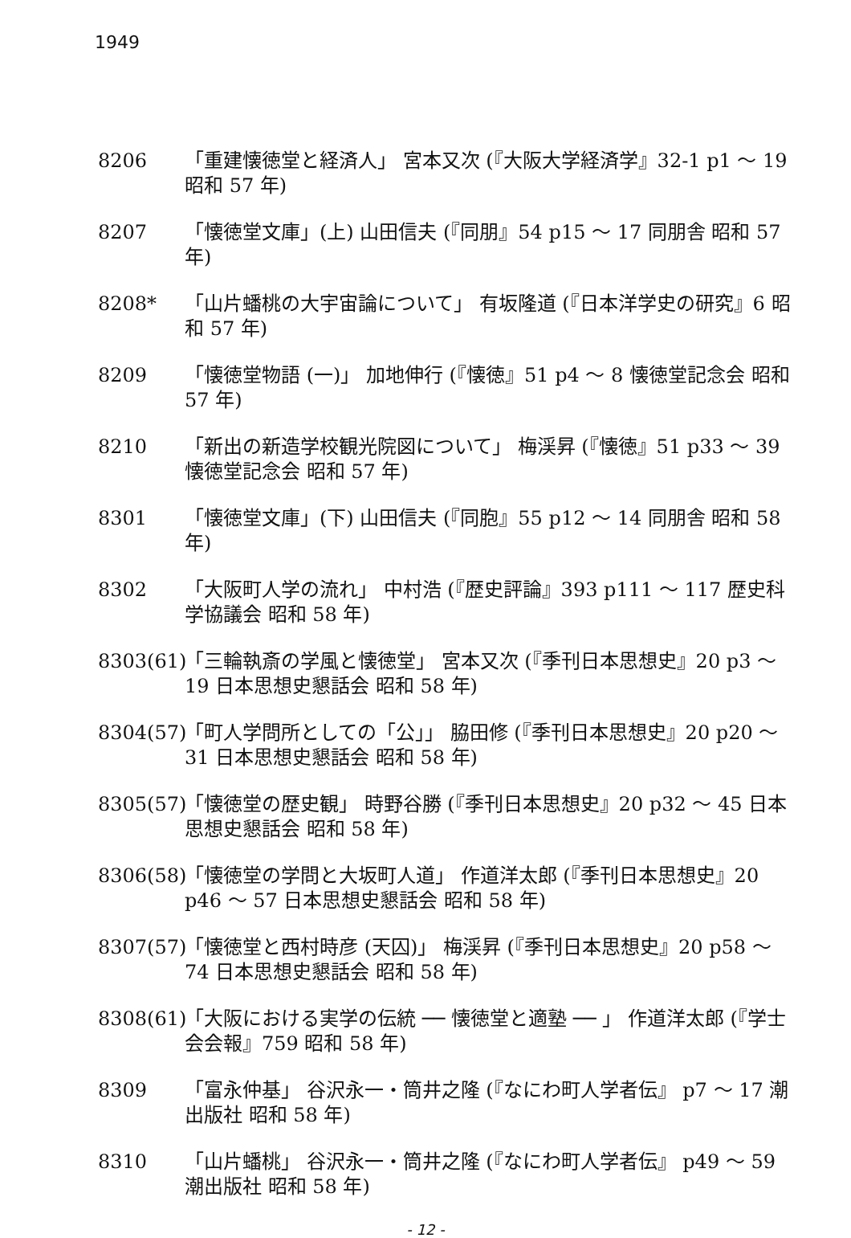1949
8206 「重建懐徳堂と経済人」 宮本又次 (『大阪大学経済学』32-1 p1 ～ 19 昭和 57 年)
8207 「懐徳堂文庫」(上) 山田信夫 (『同朋』54 p15 ～ 17 同朋舎 昭和 57 年)
8208* 「山片蟠桃の大宇宙論について」 有坂隆道 (『日本洋学史の研究』6 昭和 57 年)
8209 「懐徳堂物語 (一)」 加地伸行 (『懐徳』51 p4 ～ 8 懐徳堂記念会 昭和 57 年)
8210 「新出の新造学校観光院図について」 梅渓昇 (『懐徳』51 p33 ～ 39 懐徳堂記念会 昭和 57 年)
8301 「懐徳堂文庫」(下) 山田信夫 (『同胞』55 p12 ～ 14 同朋舎 昭和 58 年)
8302 「大阪町人学の流れ」 中村浩 (『歴史評論』393 p111 ～ 117 歴史科学協議会 昭和 58 年)
8303(61)
「三輪執斎の学風と懐徳堂」 宮本又次 (『季刊日本思想史』20 p3 ～ 19 日本思想史懇話会 昭和 58 年)
8304(57)
「町人学問所としての「公」」 脇田修 (『季刊日本思想史』20 p20 ～ 31 日本思想史懇話会 昭和 58 年)
8305(57)
「懐徳堂の歴史観」 時野谷勝 (『季刊日本思想史』20 p32 ～ 45 日本思想史懇話会 昭和 58 年)
8306(58)
「懐徳堂の学問と大坂町人道」 作道洋太郎 (『季刊日本思想史』20 p46 ～ 57 日本思想史懇話会 昭和 58 年)
8307(57)
「懐徳堂と西村時彦 (天囚)」 梅渓昇 (『季刊日本思想史』20 p58 ～ 74 日本思想史懇話会 昭和 58 年)
8308(61)
「大阪における実学の伝統 ── 懐徳堂と適塾 ── 」 作道洋太郎 (『学士会会報』759 昭和 58 年)
8309 「富永仲基」 谷沢永一・筒井之隆 (『なにわ町人学者伝』 p7 ～ 17 潮出版社 昭和 58 年)
8310 「山片蟠桃」 谷沢永一・筒井之隆 (『なにわ町人学者伝』 p49 ～ 59 潮出版社 昭和 58 年)
- 12 -